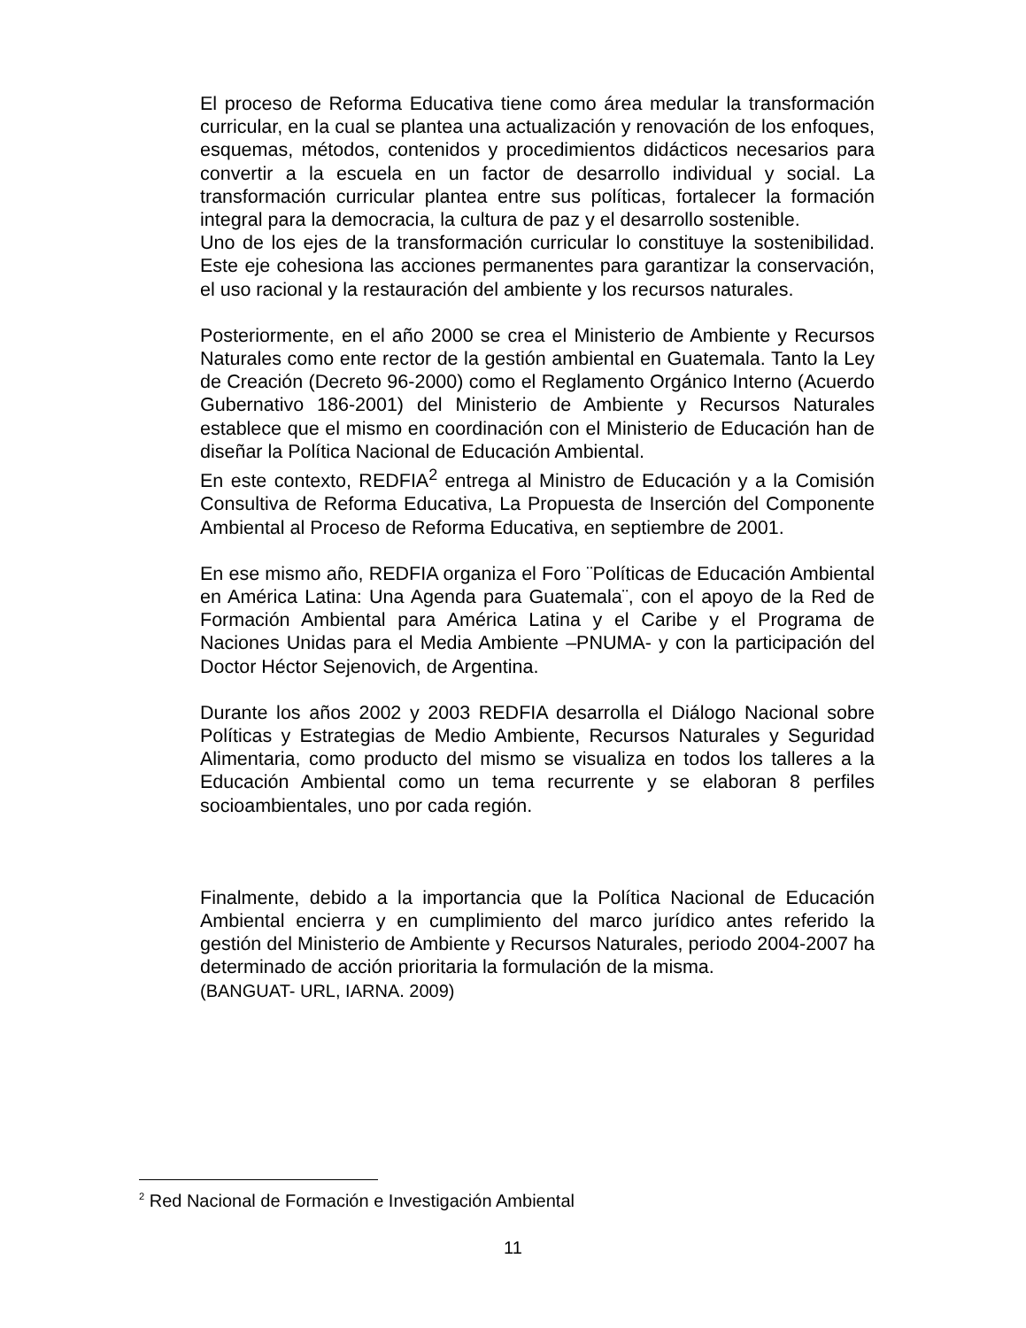El proceso de Reforma Educativa tiene como área medular la transformación curricular, en la cual se plantea una actualización y renovación de los enfoques, esquemas, métodos, contenidos y procedimientos didácticos necesarios para convertir a la escuela en un factor de desarrollo individual y social. La transformación curricular plantea entre sus políticas, fortalecer la formación integral para la democracia, la cultura de paz y el desarrollo sostenible.
Uno de los ejes de la transformación curricular lo constituye la sostenibilidad. Este eje cohesiona las acciones permanentes para garantizar la conservación, el uso racional y la restauración del ambiente y los recursos naturales.
Posteriormente, en el año 2000 se crea el Ministerio de Ambiente y Recursos Naturales como ente rector de la gestión ambiental en Guatemala. Tanto la Ley de Creación (Decreto 96-2000) como el Reglamento Orgánico Interno (Acuerdo Gubernativo 186-2001) del Ministerio de Ambiente y Recursos Naturales establece que el mismo en coordinación con el Ministerio de Educación han de diseñar la Política Nacional de Educación Ambiental.
En este contexto, REDFIA<sup>2</sup> entrega al Ministro de Educación y a la Comisión Consultiva de Reforma Educativa, La Propuesta de Inserción del Componente Ambiental al Proceso de Reforma Educativa, en septiembre de 2001.
En ese mismo año, REDFIA organiza el Foro ¨Políticas de Educación Ambiental en América Latina: Una Agenda para Guatemala¨, con el apoyo de la Red de Formación Ambiental para América Latina y el Caribe y el Programa de Naciones Unidas para el Media Ambiente –PNUMA- y con la participación del Doctor Héctor Sejenovich, de Argentina.
Durante los años 2002 y 2003 REDFIA desarrolla el Diálogo Nacional sobre Políticas y Estrategias de Medio Ambiente, Recursos Naturales y Seguridad Alimentaria, como producto del mismo se visualiza en todos los talleres a la Educación Ambiental como un tema recurrente y se elaboran 8 perfiles socioambientales, uno por cada región.
Finalmente, debido a la importancia que la Política Nacional de Educación Ambiental encierra y en cumplimiento del marco jurídico antes referido la gestión del Ministerio de Ambiente y Recursos Naturales, periodo 2004-2007 ha determinado de acción prioritaria la formulación de la misma.
(BANGUAT- URL, IARNA. 2009)
<sup>2</sup> Red Nacional de Formación e Investigación Ambiental
11